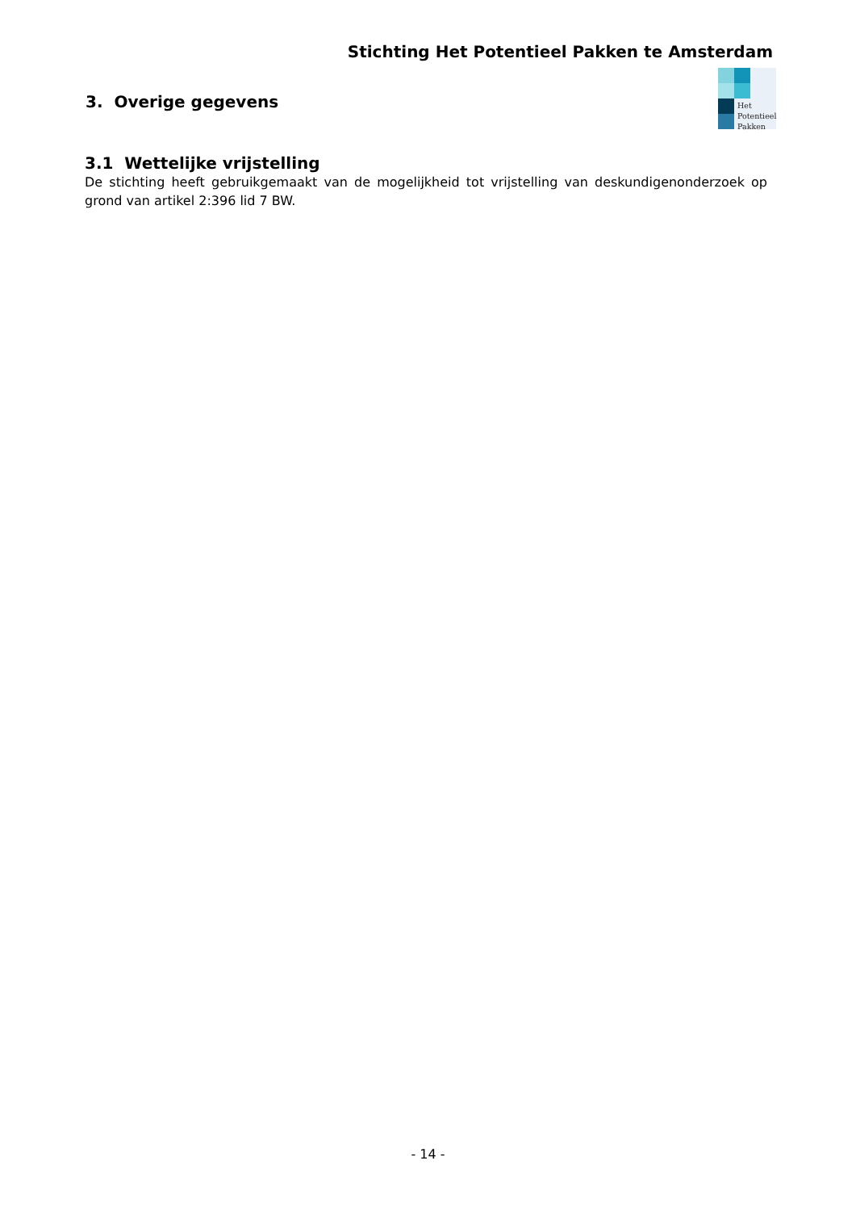Stichting Het Potentieel Pakken te Amsterdam
Het
Potentieel
Pakken
3. Overige gegevens
3.1 Wettelijke vrijstelling
De stichting heeft gebruikgemaakt van de mogelijkheid tot vrijstelling van deskundigenonderzoek op grond van artikel 2:396 lid 7 BW.
- 14 -